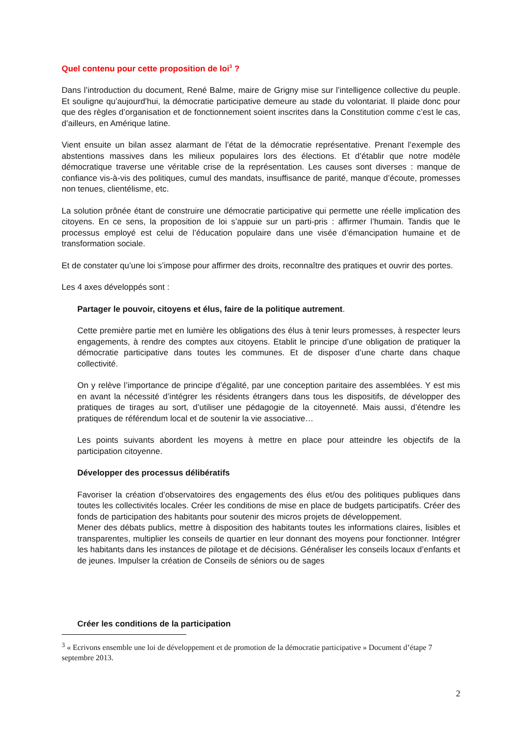Quel contenu pour cette proposition de loi<sup>3</sup> ?
Dans l’introduction du document, René Balme, maire de Grigny mise sur l’intelligence collective du peuple. Et souligne qu’aujourd’hui, la démocratie participative demeure au stade du volontariat. Il plaide donc pour que des règles d’organisation et de fonctionnement soient inscrites dans la Constitution comme c’est le cas, d’ailleurs, en Amérique latine.
Vient ensuite un bilan assez alarmant de l’état de la démocratie représentative. Prenant l’exemple des abstentions massives dans les milieux populaires lors des élections. Et d’établir que notre modèle démocratique traverse une véritable crise de la représentation. Les causes sont diverses : manque de confiance vis-à-vis des politiques, cumul des mandats, insuffisance de parité, manque d’écoute, promesses non tenues, clientélisme, etc.
La solution prônée étant de construire une démocratie participative qui permette une réelle implication des citoyens. En ce sens, la proposition de loi s’appuie sur un parti-pris : affirmer l’humain. Tandis que le processus employé est celui de l’éducation populaire dans une visée d’émancipation humaine et de transformation sociale.
Et de constater qu’une loi s’impose pour affirmer des droits, reconnaître des pratiques et ouvrir des portes.
Les 4 axes développés sont :
Partager le pouvoir, citoyens et élus, faire de la politique autrement.
Cette première partie met en lumière les obligations des élus à tenir leurs promesses, à respecter leurs engagements, à rendre des comptes aux citoyens. Etablit le principe d’une obligation de pratiquer la démocratie participative dans toutes les communes. Et de disposer d’une charte dans chaque collectivité.
On y relève l’importance de principe d’égalité, par une conception paritaire des assemblées. Y est mis en avant la nécessité d’intégrer les résidents étrangers dans tous les dispositifs, de développer des pratiques de tirages au sort, d’utiliser une pédagogie de la citoyenneté. Mais aussi, d’étendre les pratiques de référendum local et de soutenir la vie associative…
Les points suivants abordent les moyens à mettre en place pour atteindre les objectifs de la participation citoyenne.
Développer des processus délibératifs
Favoriser la création d’observatoires des engagements des élus et/ou des politiques publiques dans toutes les collectivités locales. Créer les conditions de mise en place de budgets participatifs. Créer des fonds de participation des habitants pour soutenir des micros projets de développement.
Mener des débats publics, mettre à disposition des habitants toutes les informations claires, lisibles et transparentes, multiplier les conseils de quartier en leur donnant des moyens pour fonctionner. Intégrer les habitants dans les instances de pilotage et de décisions. Généraliser les conseils locaux d’enfants et de jeunes. Impulser la création de Conseils de séniors ou de sages
Créer les conditions de la participation
<sup>3</sup> « Ecrivons ensemble une loi de développement et de promotion de la démocratie participative » Document d’étape 7 septembre 2013.
2